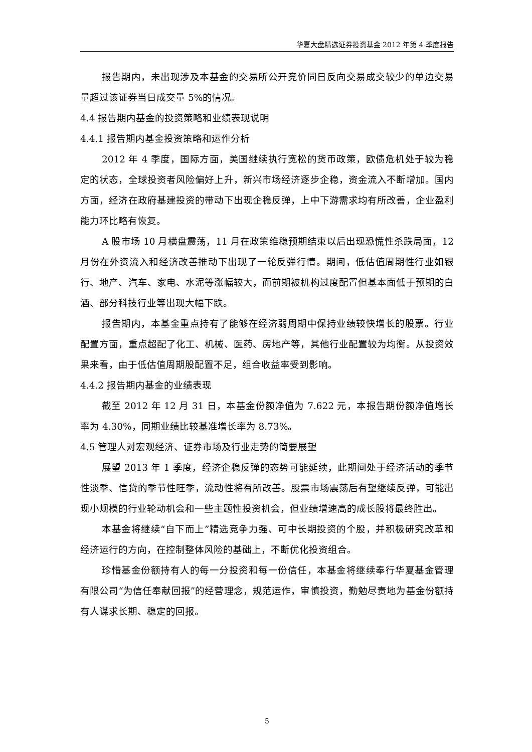华夏大盘精选证券投资基金 2012 年第 4 季度报告
报告期内，未出现涉及本基金的交易所公开竞价同日反向交易成交较少的单边交易量超过该证券当日成交量 5%的情况。
4.4 报告期内基金的投资策略和业绩表现说明
4.4.1 报告期内基金投资策略和运作分析
2012 年 4 季度，国际方面，美国继续执行宽松的货币政策，欧债危机处于较为稳定的状态，全球投资者风险偏好上升，新兴市场经济逐步企稳，资金流入不断增加。国内方面，经济在政府基建投资的带动下出现企稳反弹，上中下游需求均有所改善，企业盈利能力环比略有恢复。
A 股市场 10 月横盘震荡，11 月在政策维稳预期结束以后出现恐慌性杀跌局面，12 月份在外资流入和经济改善推动下出现了一轮反弹行情。期间，低估值周期性行业如银行、地产、汽车、家电、水泥等涨幅较大，而前期被机构过度配置但基本面低于预期的白酒、部分科技行业等出现大幅下跌。
报告期内，本基金重点持有了能够在经济弱周期中保持业绩较快增长的股票。行业配置方面，重点超配了化工、机械、医药、房地产等，其他行业配置较为均衡。从投资效果来看，由于低估值周期股配置不足，组合收益率受到影响。
4.4.2 报告期内基金的业绩表现
截至 2012 年 12 月 31 日，本基金份额净值为 7.622 元，本报告期份额净值增长率为 4.30%，同期业绩比较基准增长率为 8.73%。
4.5 管理人对宏观经济、证券市场及行业走势的简要展望
展望 2013 年 1 季度，经济企稳反弹的态势可能延续，此期间处于经济活动的季节性淡季、信贷的季节性旺季，流动性将有所改善。股票市场震荡后有望继续反弹，可能出现小规模的行业轮动机会和一些主题性投资机会，但业绩增速高的成长股将最终胜出。
本基金将继续“自下而上”精选竞争力强、可中长期投资的个股，并积极研究改革和经济运行的方向，在控制整体风险的基础上，不断优化投资组合。
珍惜基金份额持有人的每一分投资和每一份信任，本基金将继续奉行华夏基金管理有限公司“为信任奉献回报”的经营理念，规范运作，审慎投资，勤勉尽责地为基金份额持有人谋求长期、稳定的回报。
5